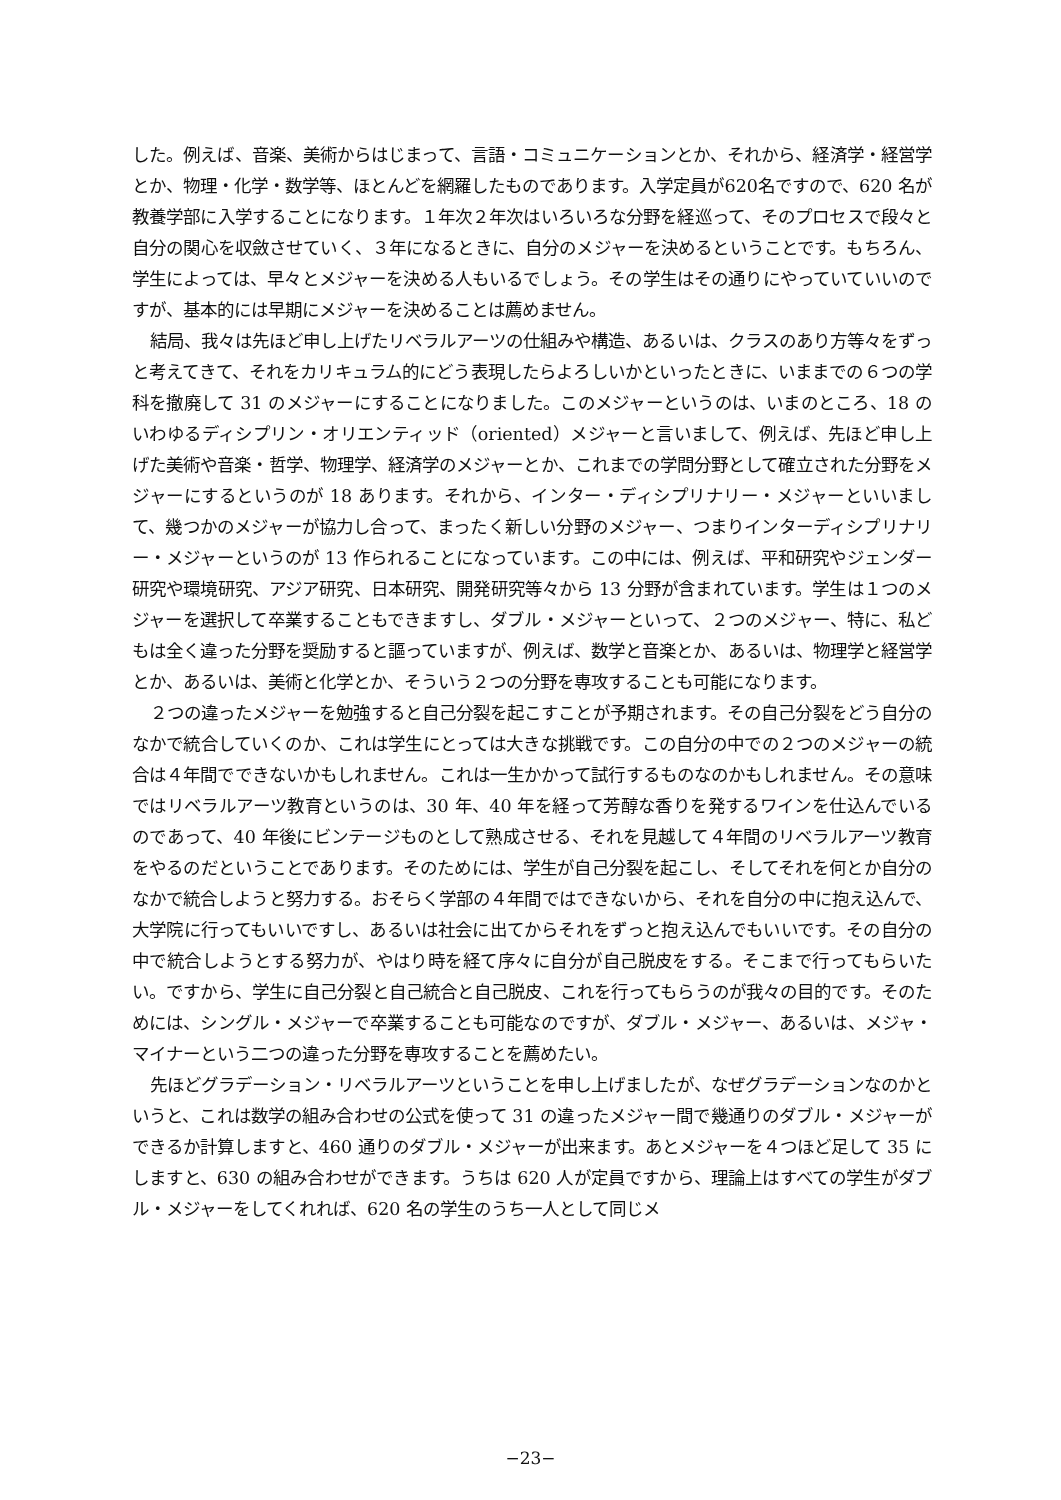した。例えば、音楽、美術からはじまって、言語・コミュニケーションとか、それから、経済学・経営学とか、物理・化学・数学等、ほとんどを網羅したものであります。入学定員が620名ですので、620 名が教養学部に入学することになります。１年次２年次はいろいろな分野を経巡って、そのプロセスで段々と自分の関心を収斂させていく、３年になるときに、自分のメジャーを決めるということです。もちろん、学生によっては、早々とメジャーを決める人もいるでしょう。その学生はその通りにやっていていいのですが、基本的には早期にメジャーを決めることは薦めません。
結局、我々は先ほど申し上げたリベラルアーツの仕組みや構造、あるいは、クラスのあり方等々をずっと考えてきて、それをカリキュラム的にどう表現したらよろしいかといったときに、いままでの６つの学科を撤廃して 31 のメジャーにすることになりました。このメジャーというのは、いまのところ、18 のいわゆるディシプリン・オリエンティッド（oriented）メジャーと言いまして、例えば、先ほど申し上げた美術や音楽・哲学、物理学、経済学のメジャーとか、これまでの学問分野として確立された分野をメジャーにするというのが 18 あります。それから、インター・ディシプリナリー・メジャーといいまして、幾つかのメジャーが協力し合って、まったく新しい分野のメジャー、つまりインターディシプリナリー・メジャーというのが 13 作られることになっています。この中には、例えば、平和研究やジェンダー研究や環境研究、アジア研究、日本研究、開発研究等々から 13 分野が含まれています。学生は１つのメジャーを選択して卒業することもできますし、ダブル・メジャーといって、２つのメジャー、特に、私どもは全く違った分野を奨励すると謳っていますが、例えば、数学と音楽とか、あるいは、物理学と経営学とか、あるいは、美術と化学とか、そういう２つの分野を専攻することも可能になります。
２つの違ったメジャーを勉強すると自己分裂を起こすことが予期されます。その自己分裂をどう自分のなかで統合していくのか、これは学生にとっては大きな挑戦です。この自分の中での２つのメジャーの統合は４年間でできないかもしれません。これは一生かかって試行するものなのかもしれません。その意味ではリベラルアーツ教育というのは、30 年、40 年を経って芳醇な香りを発するワインを仕込んでいるのであって、40 年後にビンテージものとして熟成させる、それを見越して４年間のリベラルアーツ教育をやるのだということであります。そのためには、学生が自己分裂を起こし、そしてそれを何とか自分のなかで統合しようと努力する。おそらく学部の４年間ではできないから、それを自分の中に抱え込んで、大学院に行ってもいいですし、あるいは社会に出てからそれをずっと抱え込んでもいいです。その自分の中で統合しようとする努力が、やはり時を経て序々に自分が自己脱皮をする。そこまで行ってもらいたい。ですから、学生に自己分裂と自己統合と自己脱皮、これを行ってもらうのが我々の目的です。そのためには、シングル・メジャーで卒業することも可能なのですが、ダブル・メジャー、あるいは、メジャ・マイナーという二つの違った分野を専攻することを薦めたい。
先ほどグラデーション・リベラルアーツということを申し上げましたが、なぜグラデーションなのかというと、これは数学の組み合わせの公式を使って 31 の違ったメジャー間で幾通りのダブル・メジャーができるか計算しますと、460 通りのダブル・メジャーが出来ます。あとメジャーを４つほど足して 35 にしますと、630 の組み合わせができます。うちは 620 人が定員ですから、理論上はすべての学生がダブル・メジャーをしてくれれば、620 名の学生のうち一人として同じメ
−23−